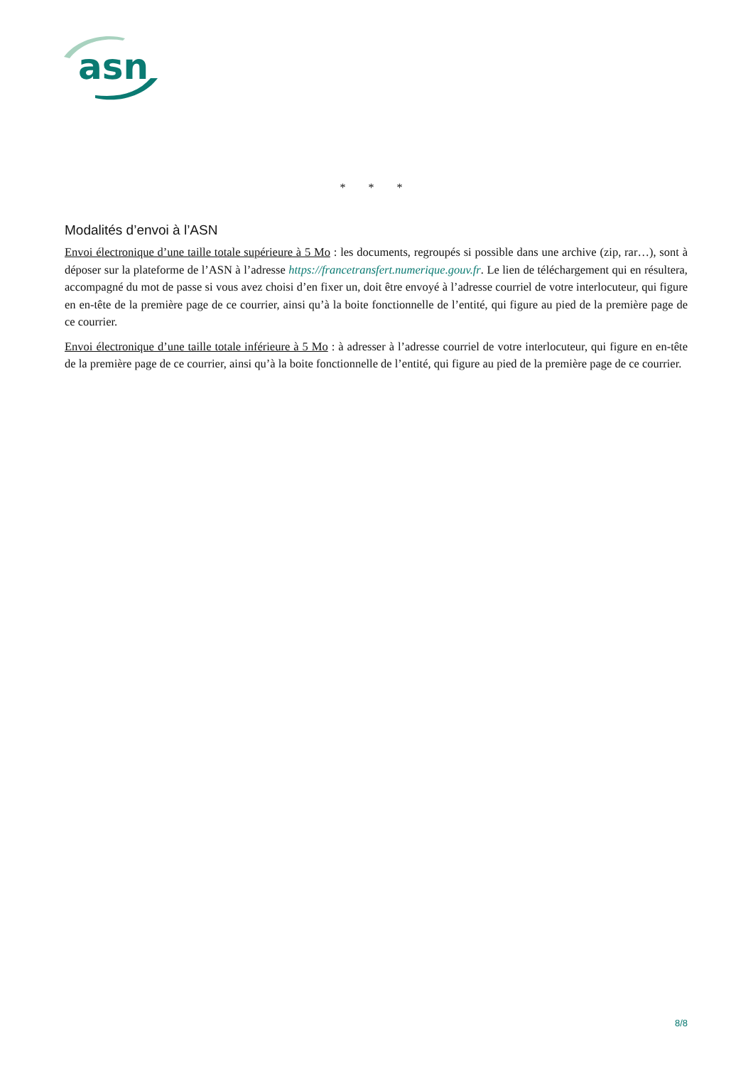asn
* * *
Modalités d’envoi à l’ASN
Envoi électronique d’une taille totale supérieure à 5 Mo : les documents, regroupés si possible dans une archive (zip, rar…), sont à déposer sur la plateforme de l’ASN à l’adresse https://francetransfert.numerique.gouv.fr. Le lien de téléchargement qui en résultera, accompagné du mot de passe si vous avez choisi d’en fixer un, doit être envoyé à l’adresse courriel de votre interlocuteur, qui figure en en-tête de la première page de ce courrier, ainsi qu’à la boite fonctionnelle de l’entité, qui figure au pied de la première page de ce courrier.
Envoi électronique d’une taille totale inférieure à 5 Mo : à adresser à l’adresse courriel de votre interlocuteur, qui figure en en-tête de la première page de ce courrier, ainsi qu’à la boite fonctionnelle de l’entité, qui figure au pied de la première page de ce courrier.
8/8